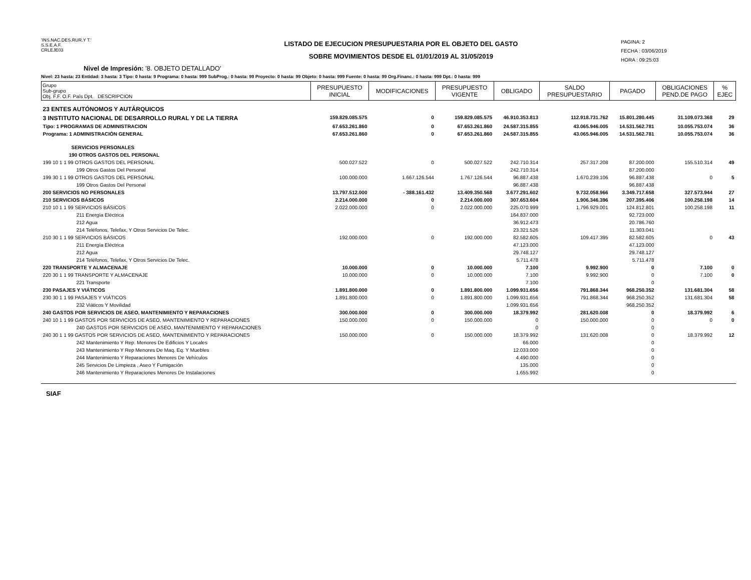'INS.NAC.DES.RUR.Y T.'
S.S.E.A.F.
CRLEJE03
LISTADO DE EJECUCION PRESUPUESTARIA POR EL OBJETO DEL GASTO
SOBRE MOVIMIENTOS DESDE EL 01/01/2019 AL 31/05/2019
PAGINA: 2
FECHA : 03/06/2019
HORA : 09:25:03
Nivel de Impresión: '8. OBJETO DETALLADO'
Nivel: 23 hasta: 23 Entidad: 3 hasta: 3 Tipo: 0 hasta: 9 Programa: 0 hasta: 999 SubProg.: 0 hasta: 99 Proyecto: 0 hasta: 99 Objeto: 0 hasta: 999 Fuente: 0 hasta: 99 Org.Financ.: 0 hasta: 999 Dpt.: 0 hasta: 999
| Grupo Sub-grupo Obj. F.F. O.F. País Dpt. DESCRIPCION | PRESUPUESTO INICIAL | MODIFICACIONES | PRESUPUESTO VIGENTE | OBLIGADO | SALDO PRESUPUESTARIO | PAGADO | OBLIGACIONES PEND.DE PAGO | % EJEC |
| --- | --- | --- | --- | --- | --- | --- | --- | --- |
| 23 ENTES AUTÓNOMOS Y AUTÁRQUICOS | | | | | | | | |
| 3 INSTITUTO NACIONAL DE DESARROLLO RURAL Y DE LA TIERRA | 159.829.085.575 | 0 | 159.829.085.575 | 46.910.353.813 | 112.918.731.762 | 15.801.280.445 | 31.109.073.368 | 29 |
| Tipo: 1 PROGRAMAS DE ADMINISTRACION | 67.653.261.860 | 0 | 67.653.261.860 | 24.587.315.855 | 43.065.946.005 | 14.531.562.781 | 10.055.753.074 | 36 |
| Programa: 1 ADMINISTRACIÓN GENERAL | 67.653.261.860 | 0 | 67.653.261.860 | 24.587.315.855 | 43.065.946.005 | 14.531.562.781 | 10.055.753.074 | 36 |
| SERVICIOS PERSONALES | | | | | | | | |
| 190 OTROS GASTOS DEL PERSONAL | | | | | | | | |
| 199 10 1 1 99 OTROS GASTOS DEL PERSONAL | 500.027.522 | 0 | 500.027.522 | 242.710.314 | 257.317.208 | 87.200.000 | 155.510.314 | 49 |
| 199 Otros Gastos Del Personal | | | | 242.710.314 | | 87.200.000 | | |
| 199 30 1 1 99 OTROS GASTOS DEL PERSONAL | 100.000.000 | 1.667.126.544 | 1.767.126.544 | 96.887.438 | 1.670.239.106 | 96.887.438 | 0 | 5 |
| 199 Otros Gastos Del Personal | | | | 96.887.438 | | 96.887.438 | | |
| 200 SERVICIOS NO PERSONALES | 13.797.512.000 | - 388.161.432 | 13.409.350.568 | 3.677.291.602 | 9.732.058.966 | 3.349.717.658 | 327.573.944 | 27 |
| 210 SERVICIOS BÁSICOS | 2.214.000.000 | 0 | 2.214.000.000 | 307.653.604 | 1.906.346.396 | 207.395.406 | 100.258.198 | 14 |
| 210 10 1 1 99 SERVICIOS BÁSICOS | 2.022.000.000 | 0 | 2.022.000.000 | 225.070.999 | 1.796.929.001 | 124.812.801 | 100.258.198 | 11 |
| 211 Energía Eléctrica | | | | 164.837.000 | | 92.723.000 | | |
| 212 Agua | | | | 36.912.473 | | 20.786.760 | | |
| 214 Teléfonos, Telefax, Y Otros Servicios De Telec. | | | | 23.321.526 | | 11.303.041 | | |
| 210 30 1 1 99 SERVICIOS BÁSICOS | 192.000.000 | 0 | 192.000.000 | 82.582.605 | 109.417.395 | 82.582.605 | 0 | 43 |
| 211 Energía Eléctrica | | | | 47.123.000 | | 47.123.000 | | |
| 212 Agua | | | | 29.748.127 | | 29.748.127 | | |
| 214 Teléfonos, Telefax, Y Otros Servicios De Telec. | | | | 5.711.478 | | 5.711.478 | | |
| 220 TRANSPORTE Y ALMACENAJE | 10.000.000 | 0 | 10.000.000 | 7.100 | 9.992.900 | 0 | 7.100 | 0 |
| 220 30 1 1 99 TRANSPORTE Y ALMACENAJE | 10.000.000 | 0 | 10.000.000 | 7.100 | 9.992.900 | 0 | 7.100 | 0 |
| 221 Transporte | | | | 7.100 | | 0 | | |
| 230 PASAJES Y VIÁTICOS | 1.891.800.000 | 0 | 1.891.800.000 | 1.099.931.656 | 791.868.344 | 968.250.352 | 131.681.304 | 58 |
| 230 30 1 1 99 PASAJES Y VIÁTICOS | 1.891.800.000 | 0 | 1.891.800.000 | 1.099.931.656 | 791.868.344 | 968.250.352 | 131.681.304 | 58 |
| 232 Viáticos Y Movilidad | | | | 1.099.931.656 | | 968.250.352 | | |
| 240 GASTOS POR SERVICIOS DE ASEO, MANTENIMIENTO Y REPARACIONES | 300.000.000 | 0 | 300.000.000 | 18.379.992 | 281.620.008 | 0 | 18.379.992 | 6 |
| 240 10 1 1 99 GASTOS POR SERVICIOS DE ASEO, MANTENIMIENTO Y REPARACIONES | 150.000.000 | 0 | 150.000.000 | 0 | 150.000.000 | 0 | 0 | 0 |
| 240 GASTOS POR SERVICIOS DE ASEO, MANTENIMIENTO Y REPARACIONES | | | | 0 | | 0 | | |
| 240 30 1 1 99 GASTOS POR SERVICIOS DE ASEO, MANTENIMIENTO Y REPARACIONES | 150.000.000 | 0 | 150.000.000 | 18.379.992 | 131.620.008 | 0 | 18.379.992 | 12 |
| 242 Mantenimiento Y Rep. Menores De Edificios Y Locales | | | | 66.000 | | 0 | | |
| 243 Mantenimiento Y Rep Menores De Maq. Eq. Y Muebles | | | | 12.033.000 | | 0 | | |
| 244 Mantenimiento Y Reparaciones Menores De Vehículos | | | | 4.490.000 | | 0 | | |
| 245 Servicios De Limpieza , Aseo Y Fumigación | | | | 135.000 | | 0 | | |
| 246 Mantenimiento Y Reparaciones Menores De Instalaciones | | | | 1.655.992 | | 0 | | |
SIAF